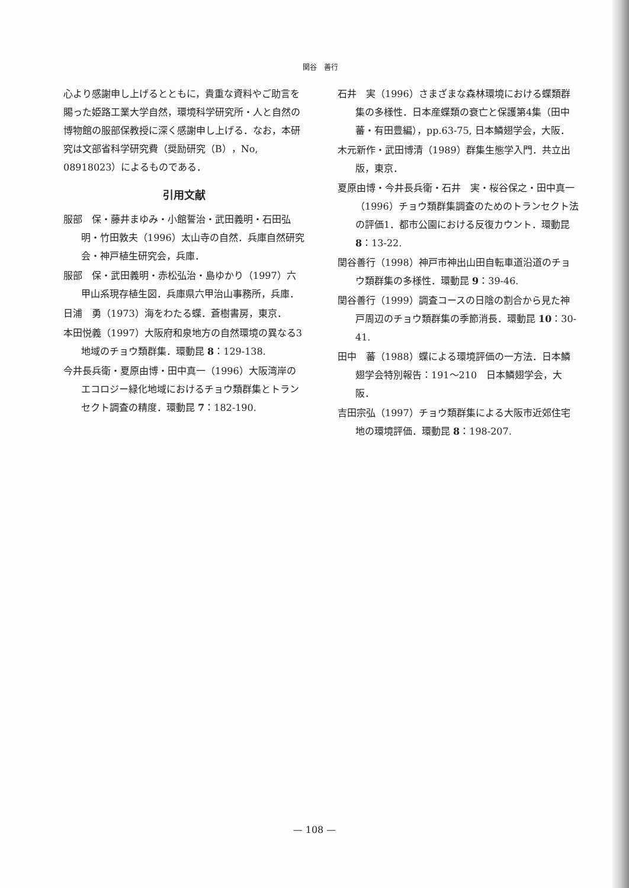関谷　善行
心より感謝申し上げるとともに，貴重な資料やご助言を賜った姫路工業大学自然，環境科学研究所・人と自然の博物館の服部保教授に深く感謝申し上げる．なお，本研究は文部省科学研究費（奨励研究（B），No, 08918023）によるものである．
引用文献
服部　保・藤井まゆみ・小館誓治・武田義明・石田弘明・竹田敦夫（1996）太山寺の自然．兵庫自然研究会・神戸植生研究会，兵庫．
服部　保・武田義明・赤松弘治・島ゆかり（1997）六甲山系現存植生図．兵庫県六甲治山事務所，兵庫．
日浦　勇（1973）海をわたる蝶．蒼樹書房，東京．
本田悦義（1997）大阪府和泉地方の自然環境の異なる3地域のチョウ類群集．環動昆 8：129-138.
今井長兵衛・夏原由博・田中真一（1996）大阪湾岸のエコロジー緑化地域におけるチョウ類群集とトランセクト調査の精度．環動昆 7：182-190.
石井　実（1996）さまざまな森林環境における蝶類群集の多様性．日本産蝶類の衰亡と保護第4集（田中　蕃・有田豊編），pp.63-75, 日本鱗翅学会，大阪．
木元新作・武田博清（1989）群集生態学入門．共立出版，東京．
夏原由博・今井長兵衛・石井　実・桜谷保之・田中真一（1996）チョウ類群集調査のためのトランセクト法の評価1．都市公園における反復カウント．環動昆 8：13-22.
関谷善行（1998）神戸市神出山田自転車道沿道のチョウ類群集の多様性．環動昆 9：39-46.
関谷善行（1999）調査コースの日陰の割合から見た神戸周辺のチョウ類群集の季節消長．環動昆 10：30-41.
田中　蕃（1988）蝶による環境評価の一方法．日本鱗翅学会特別報告：191〜210　日本鱗翅学会，大阪．
吉田宗弘（1997）チョウ類群集による大阪市近郊住宅地の環境評価．環動昆 8：198-207.
— 108 —